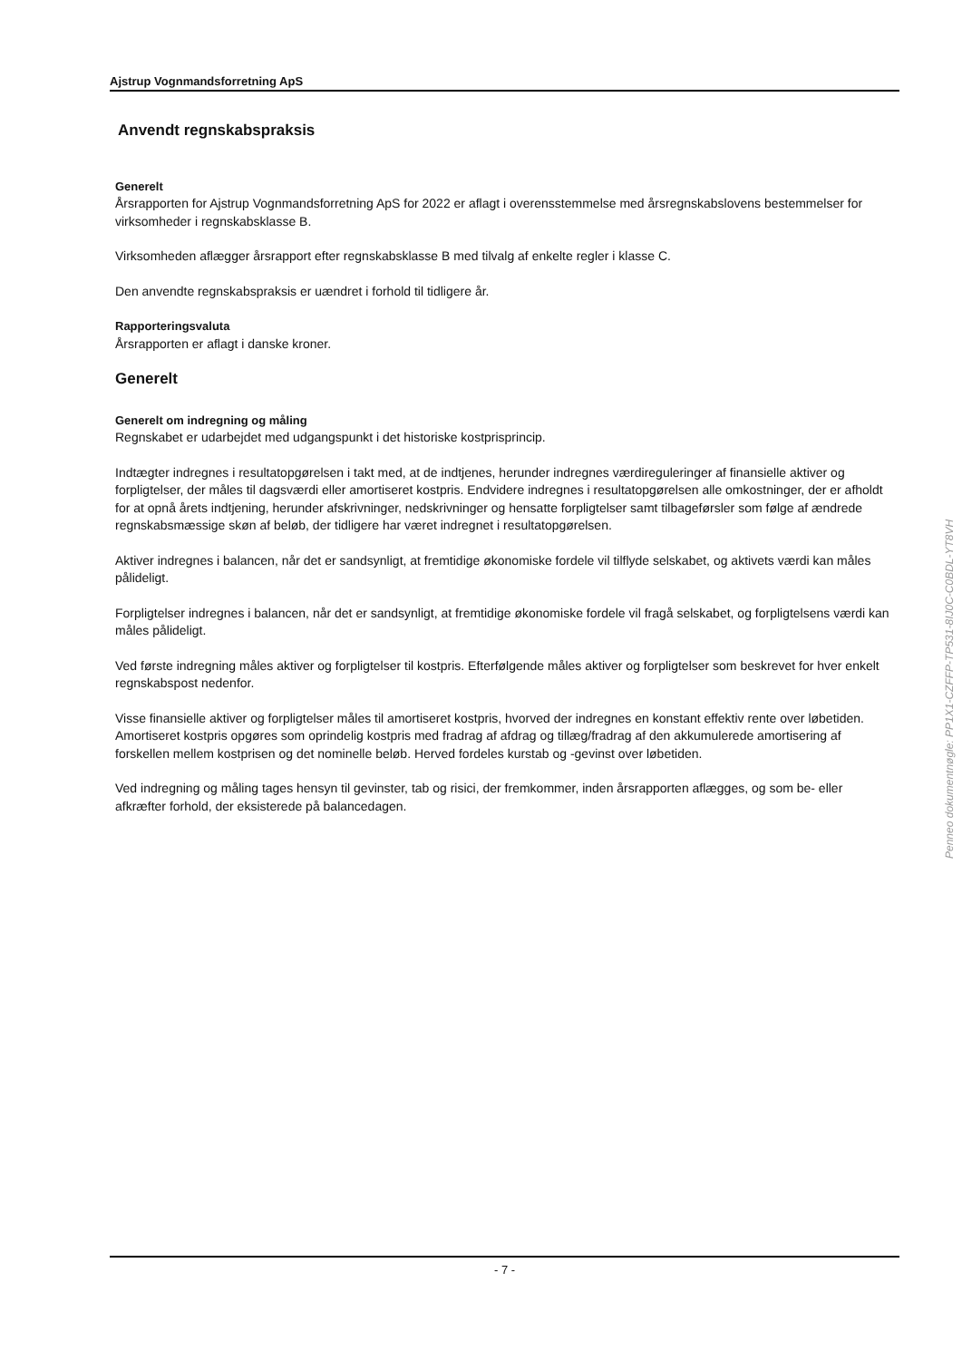Ajstrup Vognmandsforretning ApS
Anvendt regnskabspraksis
Generelt
Årsrapporten for Ajstrup Vognmandsforretning ApS for 2022 er aflagt i overensstemmelse med årsregnskabslovens bestemmelser for virksomheder i regnskabsklasse B.
Virksomheden aflægger årsrapport efter regnskabsklasse B med tilvalg af enkelte regler i klasse C.
Den anvendte regnskabspraksis er uændret i forhold til tidligere år.
Rapporteringsvaluta
Årsrapporten er aflagt i danske kroner.
Generelt
Generelt om indregning og måling
Regnskabet er udarbejdet med udgangspunkt i det historiske kostprisprincip.
Indtægter indregnes i resultatopgørelsen i takt med, at de indtjenes, herunder indregnes værdireguleringer af finansielle aktiver og forpligtelser, der måles til dagsværdi eller amortiseret kostpris. Endvidere indregnes i resultatopgørelsen alle omkostninger, der er afholdt for at opnå årets indtjening, herunder afskrivninger, nedskrivninger og hensatte forpligtelser samt tilbageførsler som følge af ændrede regnskabsmæssige skøn af beløb, der tidligere har været indregnet i resultatopgørelsen.
Aktiver indregnes i balancen, når det er sandsynligt, at fremtidige økonomiske fordele vil tilflyde selskabet, og aktivets værdi kan måles pålideligt.
Forpligtelser indregnes i balancen, når det er sandsynligt, at fremtidige økonomiske fordele vil fragå selskabet, og forpligtelsens værdi kan måles pålideligt.
Ved første indregning måles aktiver og forpligtelser til kostpris. Efterfølgende måles aktiver og forpligtelser som beskrevet for hver enkelt regnskabspost nedenfor.
Visse finansielle aktiver og forpligtelser måles til amortiseret kostpris, hvorved der indregnes en konstant effektiv rente over løbetiden. Amortiseret kostpris opgøres som oprindelig kostpris med fradrag af afdrag og tillæg/fradrag af den akkumulerede amortisering af forskellen mellem kostprisen og det nominelle beløb. Herved fordeles kurstab og -gevinst over løbetiden.
Ved indregning og måling tages hensyn til gevinster, tab og risici, der fremkommer, inden årsrapporten aflægges, og som be- eller afkræfter forhold, der eksisterede på balancedagen.
Penneo dokumentnøgle: PP1X1-CZFFP-TP531-8IJ0C-C0BDL-YT8VH
- 7 -